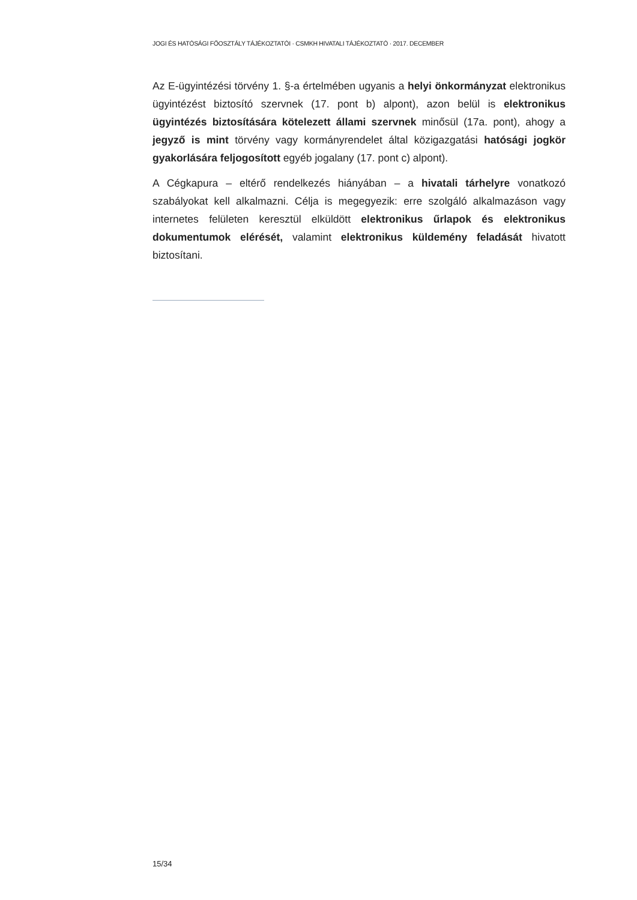JOGI ÉS HATÓSÁGI FŐOSZTÁLY TÁJÉKOZTATÓI · CSMKH HIVATALI TÁJÉKOZTATÓ · 2017. DECEMBER
Az E-ügyintézési törvény 1. §-a értelmében ugyanis a helyi önkormányzat elektronikus ügyintézést biztosító szervnek (17. pont b) alpont), azon belül is elektronikus ügyintézés biztosítására kötelezett állami szervnek minősül (17a. pont), ahogy a jegyző is mint törvény vagy kormányrendelet által közigazgatási hatósági jogkör gyakorlására feljogosított egyéb jogalany (17. pont c) alpont).
A Cégkapura – eltérő rendelkezés hiányában – a hivatali tárhelyre vonatkozó szabályokat kell alkalmazni. Célja is megegyezik: erre szolgáló alkalmazáson vagy internetes felületen keresztül elküldött elektronikus űrlapok és elektronikus dokumentumok elérését, valamint elektronikus küldemény feladását hivatott biztosítani.
15/34